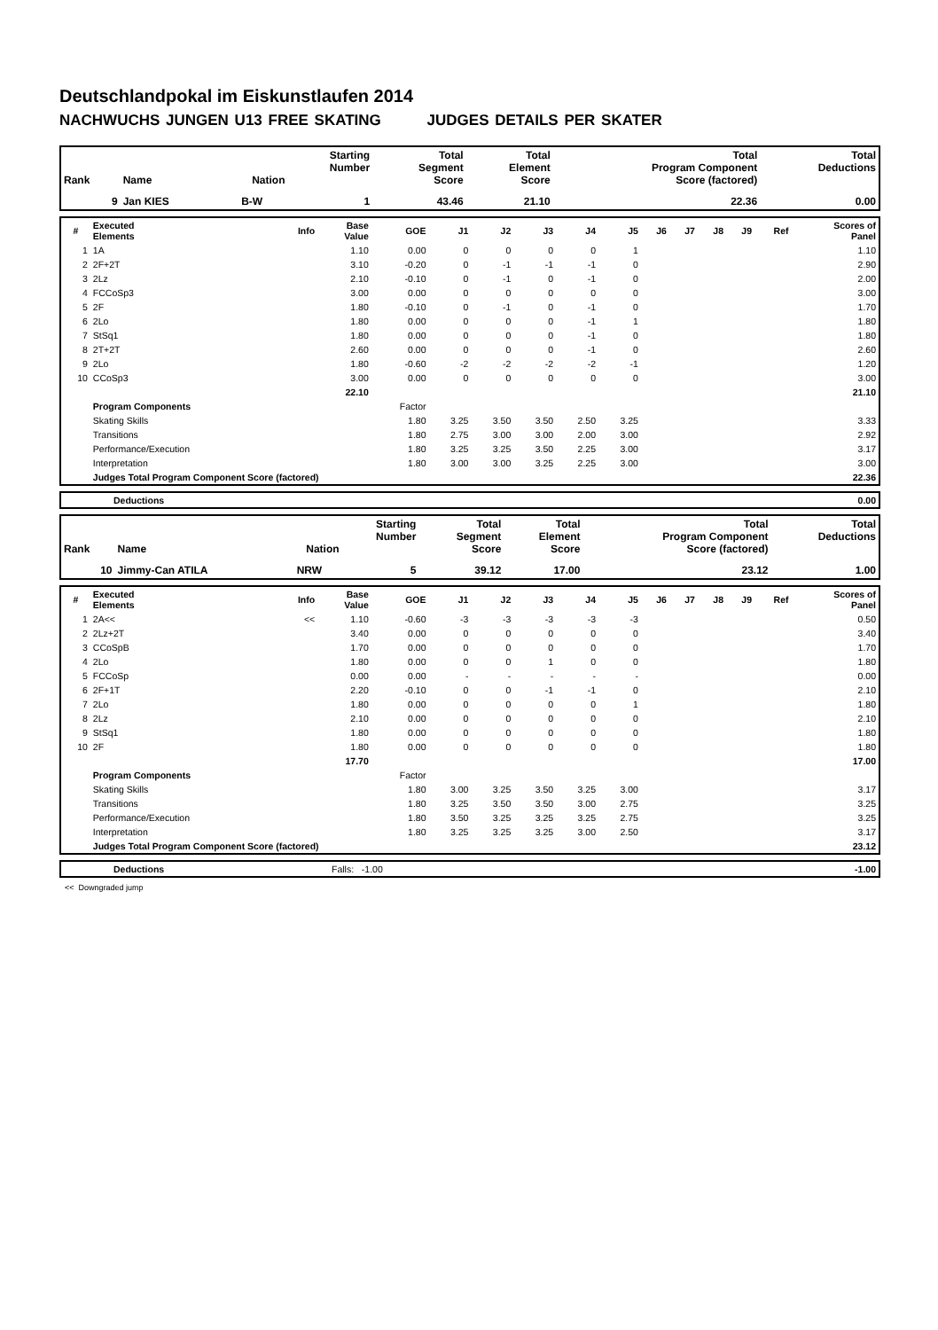Deutschlandpokal im Eiskunstlaufen 2014
NACHWUCHS JUNGEN U13 FREE SKATING JUDGES DETAILS PER SKATER
| Rank | Name | Nation | Starting Number | Total Segment Score | Total Element Score | Total Program Component Score (factored) | Total Deductions |
| --- | --- | --- | --- | --- | --- | --- | --- |
| 9 | Jan KIES | B-W | 1 | 43.46 | 21.10 | 22.36 | 0.00 |
| # | Executed Elements | Info | Base Value | GOE | J1 | J2 | J3 | J4 | J5 | J6 | J7 | J8 | J9 | Ref | Scores of Panel |
| --- | --- | --- | --- | --- | --- | --- | --- | --- | --- | --- | --- | --- | --- | --- | --- |
| 1 | 1A | | 1.10 | 0.00 | 0 | 0 | 0 | 0 | 1 | | | | | | 1.10 |
| 2 | 2F+2T | | 3.10 | -0.20 | 0 | -1 | -1 | -1 | 0 | | | | | | 2.90 |
| 3 | 2Lz | | 2.10 | -0.10 | 0 | -1 | 0 | -1 | 0 | | | | | | 2.00 |
| 4 | FCCoSp3 | | 3.00 | 0.00 | 0 | 0 | 0 | 0 | 0 | | | | | | 3.00 |
| 5 | 2F | | 1.80 | -0.10 | 0 | -1 | 0 | -1 | 0 | | | | | | 1.70 |
| 6 | 2Lo | | 1.80 | 0.00 | 0 | 0 | 0 | -1 | 1 | | | | | | 1.80 |
| 7 | StSq1 | | 1.80 | 0.00 | 0 | 0 | 0 | -1 | 0 | | | | | | 1.80 |
| 8 | 2T+2T | | 2.60 | 0.00 | 0 | 0 | 0 | -1 | 0 | | | | | | 2.60 |
| 9 | 2Lo | | 1.80 | -0.60 | -2 | -2 | -2 | -2 | -1 | | | | | | 1.20 |
| 10 | CCoSp3 | | 3.00 | 0.00 | 0 | 0 | 0 | 0 | 0 | | | | | | 3.00 |
| | | | 22.10 | | | | | | | | | | | | 21.10 |
| | Program Components | | | Factor | | | | | | | | | | | |
| | Skating Skills | | | 1.80 | 3.25 | 3.50 | 3.50 | 2.50 | 3.25 | | | | | | 3.33 |
| | Transitions | | | 1.80 | 2.75 | 3.00 | 3.00 | 2.00 | 3.00 | | | | | | 2.92 |
| | Performance/Execution | | | 1.80 | 3.25 | 3.25 | 3.50 | 2.25 | 3.00 | | | | | | 3.17 |
| | Interpretation | | | 1.80 | 3.00 | 3.00 | 3.25 | 2.25 | 3.00 | | | | | | 3.00 |
| | Judges Total Program Component Score (factored) | | | | | | | | | | | | | | 22.36 |
| | Deductions | 0.00 |
| Rank | Name | Nation | Starting Number | Total Segment Score | Total Element Score | Total Program Component Score (factored) | Total Deductions |
| --- | --- | --- | --- | --- | --- | --- | --- |
| 10 | Jimmy-Can ATILA | NRW | 5 | 39.12 | 17.00 | 23.12 | 1.00 |
| # | Executed Elements | Info | Base Value | GOE | J1 | J2 | J3 | J4 | J5 | J6 | J7 | J8 | J9 | Ref | Scores of Panel |
| --- | --- | --- | --- | --- | --- | --- | --- | --- | --- | --- | --- | --- | --- | --- | --- |
| 1 | 2A<< | << | 1.10 | -0.60 | -3 | -3 | -3 | -3 | -3 | | | | | | 0.50 |
| 2 | 2Lz+2T | | 3.40 | 0.00 | 0 | 0 | 0 | 0 | 0 | | | | | | 3.40 |
| 3 | CCoSpB | | 1.70 | 0.00 | 0 | 0 | 0 | 0 | 0 | | | | | | 1.70 |
| 4 | 2Lo | | 1.80 | 0.00 | 0 | 0 | 1 | 0 | 0 | | | | | | 1.80 |
| 5 | FCCoSp | | 0.00 | 0.00 | - | - | - | - | - | | | | | | 0.00 |
| 6 | 2F+1T | | 2.20 | -0.10 | 0 | 0 | -1 | -1 | 0 | | | | | | 2.10 |
| 7 | 2Lo | | 1.80 | 0.00 | 0 | 0 | 0 | 0 | 1 | | | | | | 1.80 |
| 8 | 2Lz | | 2.10 | 0.00 | 0 | 0 | 0 | 0 | 0 | | | | | | 2.10 |
| 9 | StSq1 | | 1.80 | 0.00 | 0 | 0 | 0 | 0 | 0 | | | | | | 1.80 |
| 10 | 2F | | 1.80 | 0.00 | 0 | 0 | 0 | 0 | 0 | | | | | | 1.80 |
| | | | 17.70 | | | | | | | | | | | | 17.00 |
| | Program Components | | | Factor | | | | | | | | | | | |
| | Skating Skills | | | 1.80 | 3.00 | 3.25 | 3.50 | 3.25 | 3.00 | | | | | | 3.17 |
| | Transitions | | | 1.80 | 3.25 | 3.50 | 3.50 | 3.00 | 2.75 | | | | | | 3.25 |
| | Performance/Execution | | | 1.80 | 3.50 | 3.25 | 3.25 | 3.25 | 2.75 | | | | | | 3.25 |
| | Interpretation | | | 1.80 | 3.25 | 3.25 | 3.25 | 3.00 | 2.50 | | | | | | 3.17 |
| | Judges Total Program Component Score (factored) | | | | | | | | | | | | | | 23.12 |
| | Deductions | Falls: -1.00 | -1.00 |
<< Downgraded jump